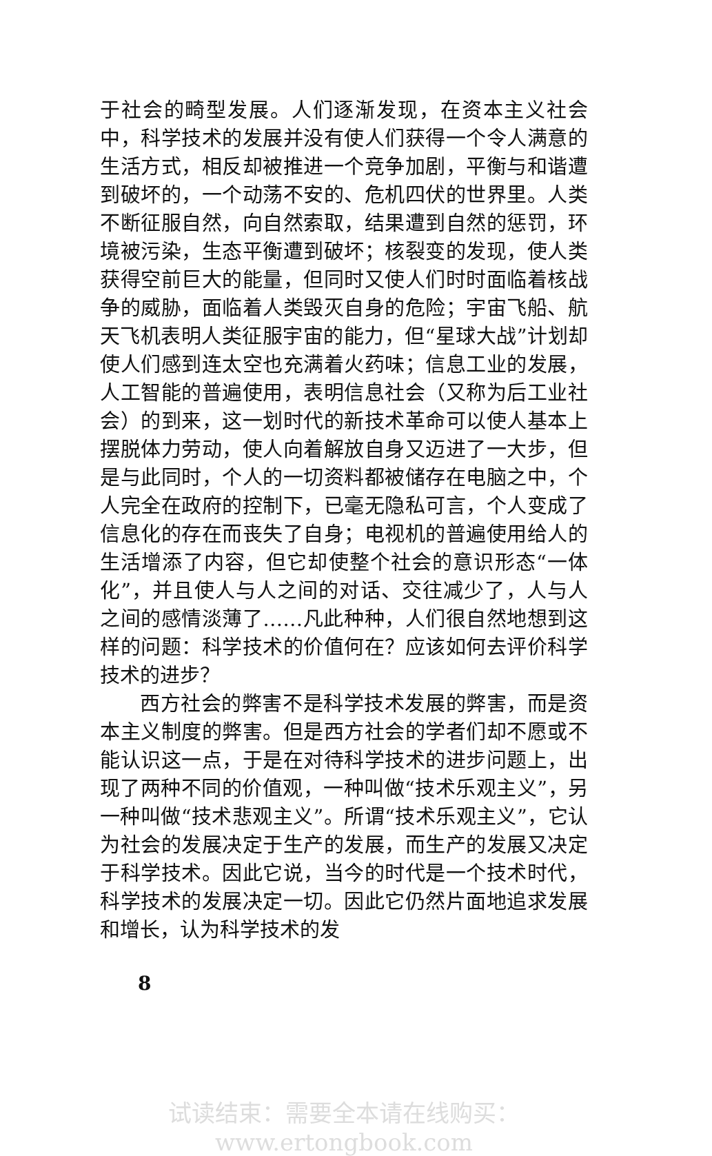于社会的畸型发展。人们逐渐发现，在资本主义社会中，科学技术的发展并没有使人们获得一个令人满意的生活方式，相反却被推进一个竞争加剧，平衡与和谐遭到破坏的，一个动荡不安的、危机四伏的世界里。人类不断征服自然，向自然索取，结果遭到自然的惩罚，环境被污染，生态平衡遭到破坏；核裂变的发现，使人类获得空前巨大的能量，但同时又使人们时时面临着核战争的威胁，面临着人类毁灭自身的危险；宇宙飞船、航天飞机表明人类征服宇宙的能力，但“星球大战”计划却使人们感到连太空也充满着火药味；信息工业的发展，人工智能的普遍使用，表明信息社会（又称为后工业社会）的到来，这一划时代的新技术革命可以使人基本上摆脱体力劳动，使人向着解放自身又迈进了一大步，但是与此同时，个人的一切资料都被储存在电脑之中，个人完全在政府的控制下，已毫无隐私可言，个人变成了信息化的存在而丧失了自身；电视机的普遍使用给人的生活增添了内容，但它却使整个社会的意识形态“一体化”，并且使人与人之间的对话、交往减少了，人与人之间的感情淡薄了……凡此种种，人们很自然地想到这样的问题：科学技术的价值何在？应该如何去评价科学技术的进步？
西方社会的弊害不是科学技术发展的弊害，而是资本主义制度的弊害。但是西方社会的学者们却不愿或不能认识这一点，于是在对待科学技术的进步问题上，出现了两种不同的价值观，一种叫做“技术乐观主义”，另一种叫做“技术悲观主义”。所谓“技术乐观主义”，它认为社会的发展决定于生产的发展，而生产的发展又决定于科学技术。因此它说，当今的时代是一个技术时代，科学技术的发展决定一切。因此它仍然片面地追求发展和增长，认为科学技术的发
8
试读结束：需要全本请在线购买： www.ertongbook.com